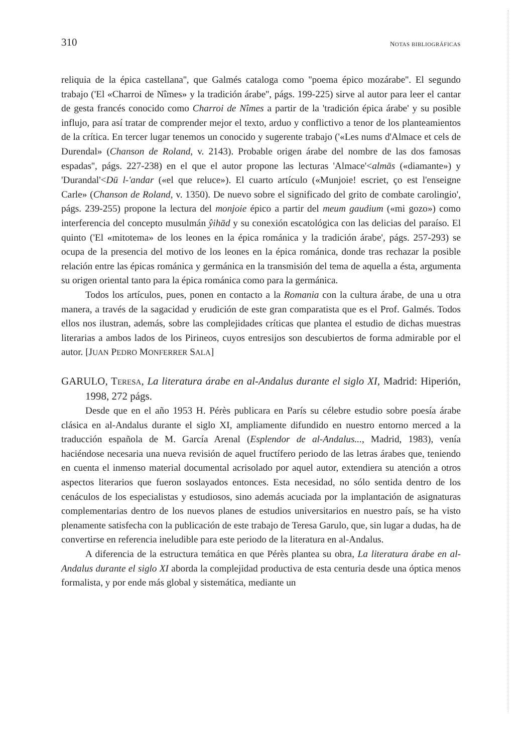310 NOTAS BIBLIOGRÁFICAS
reliquia de la épica castellana'', que Galmés cataloga como ''poema épico mozárabe''. El segundo trabajo ('El «Charroi de Nîmes» y la tradición árabe'', págs. 199-225) sirve al autor para leer el cantar de gesta francés conocido como Charroi de Nîmes a partir de la 'tradición épica árabe' y su posible influjo, para así tratar de comprender mejor el texto, arduo y conflictivo a tenor de los planteamientos de la crítica. En tercer lugar tenemos un conocido y sugerente trabajo ('«Les nums d'Almace et cels de Durendal» (Chanson de Roland, v. 2143). Probable origen árabe del nombre de las dos famosas espadas'', págs. 227-238) en el que el autor propone las lecturas 'Almace'<almās («diamante») y 'Durandal'<Dū l-'andar («el que reluce»). El cuarto artículo («Munjoie! escriet, ço est l'enseigne Carle» (Chanson de Roland, v. 1350). De nuevo sobre el significado del grito de combate carolingio', págs. 239-255) propone la lectura del monjoie épico a partir del meum gaudium («mi gozo») como interferencia del concepto musulmán ŷihād y su conexión escatológica con las delicias del paraíso. El quinto ('El «mitotema» de los leones en la épica románica y la tradición árabe', págs. 257-293) se ocupa de la presencia del motivo de los leones en la épica románica, donde tras rechazar la posible relación entre las épicas románica y germánica en la transmisión del tema de aquella a ésta, argumenta su origen oriental tanto para la épica románica como para la germánica.
Todos los artículos, pues, ponen en contacto a la Romania con la cultura árabe, de una u otra manera, a través de la sagacidad y erudición de este gran comparatista que es el Prof. Galmés. Todos ellos nos ilustran, además, sobre las complejidades críticas que plantea el estudio de dichas muestras literarias a ambos lados de los Pirineos, cuyos entresijos son descubiertos de forma admirable por el autor. [JUAN PEDRO MONFERRER SALA]
GARULO, TERESA, La literatura árabe en al-Andalus durante el siglo XI, Madrid: Hiperión, 1998, 272 págs.
Desde que en el año 1953 H. Pérès publicara en París su célebre estudio sobre poesía árabe clásica en al-Andalus durante el siglo XI, ampliamente difundido en nuestro entorno merced a la traducción española de M. García Arenal (Esplendor de al-Andalus..., Madrid, 1983), venía haciéndose necesaria una nueva revisión de aquel fructífero periodo de las letras árabes que, teniendo en cuenta el inmenso material documental acrisolado por aquel autor, extendiera su atención a otros aspectos literarios que fueron soslayados entonces. Esta necesidad, no sólo sentida dentro de los cenáculos de los especialistas y estudiosos, sino además acuciada por la implantación de asignaturas complementarias dentro de los nuevos planes de estudios universitarios en nuestro país, se ha visto plenamente satisfecha con la publicación de este trabajo de Teresa Garulo, que, sin lugar a dudas, ha de convertirse en referencia ineludible para este periodo de la literatura en al-Andalus.
A diferencia de la estructura temática en que Pérès plantea su obra, La literatura árabe en al-Andalus durante el siglo XI aborda la complejidad productiva de esta centuria desde una óptica menos formalista, y por ende más global y sistemática, mediante un